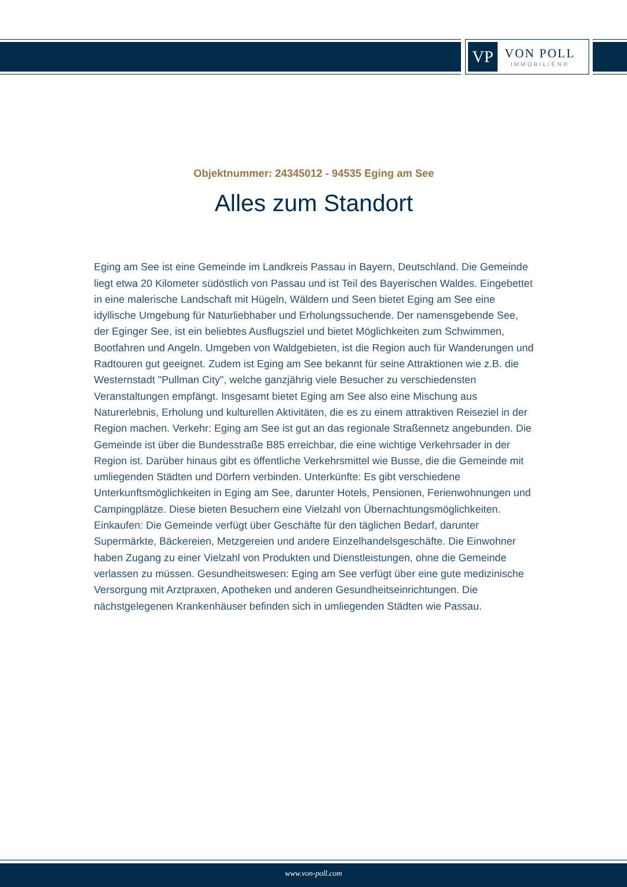VP
VON POLL
IMMOBILIEN®
Objektnummer: 24345012 - 94535 Eging am See
Alles zum Standort
Eging am See ist eine Gemeinde im Landkreis Passau in Bayern, Deutschland. Die Gemeinde liegt etwa 20 Kilometer südöstlich von Passau und ist Teil des Bayerischen Waldes. Eingebettet in eine malerische Landschaft mit Hügeln, Wäldern und Seen bietet Eging am See eine idyllische Umgebung für Naturliebhaber und Erholungssuchende. Der namensgebende See, der Eginger See, ist ein beliebtes Ausflugsziel und bietet Möglichkeiten zum Schwimmen, Bootfahren und Angeln. Umgeben von Waldgebieten, ist die Region auch für Wanderungen und Radtouren gut geeignet. Zudem ist Eging am See bekannt für seine Attraktionen wie z.B. die Westernstadt "Pullman City", welche ganzjährig viele Besucher zu verschiedensten Veranstaltungen empfängt. Insgesamt bietet Eging am See also eine Mischung aus Naturerlebnis, Erholung und kulturellen Aktivitäten, die es zu einem attraktiven Reiseziel in der Region machen. Verkehr: Eging am See ist gut an das regionale Straßennetz angebunden. Die Gemeinde ist über die Bundesstraße B85 erreichbar, die eine wichtige Verkehrsader in der Region ist. Darüber hinaus gibt es öffentliche Verkehrsmittel wie Busse, die die Gemeinde mit umliegenden Städten und Dörfern verbinden. Unterkünfte: Es gibt verschiedene Unterkunftsmöglichkeiten in Eging am See, darunter Hotels, Pensionen, Ferienwohnungen und Campingplätze. Diese bieten Besuchern eine Vielzahl von Übernachtungsmöglichkeiten. Einkaufen: Die Gemeinde verfügt über Geschäfte für den täglichen Bedarf, darunter Supermärkte, Bäckereien, Metzgereien und andere Einzelhandelsgeschäfte. Die Einwohner haben Zugang zu einer Vielzahl von Produkten und Dienstleistungen, ohne die Gemeinde verlassen zu müssen. Gesundheitswesen: Eging am See verfügt über eine gute medizinische Versorgung mit Arztpraxen, Apotheken und anderen Gesundheitseinrichtungen. Die nächstgelegenen Krankenhäuser befinden sich in umliegenden Städten wie Passau.
www.von-poll.com